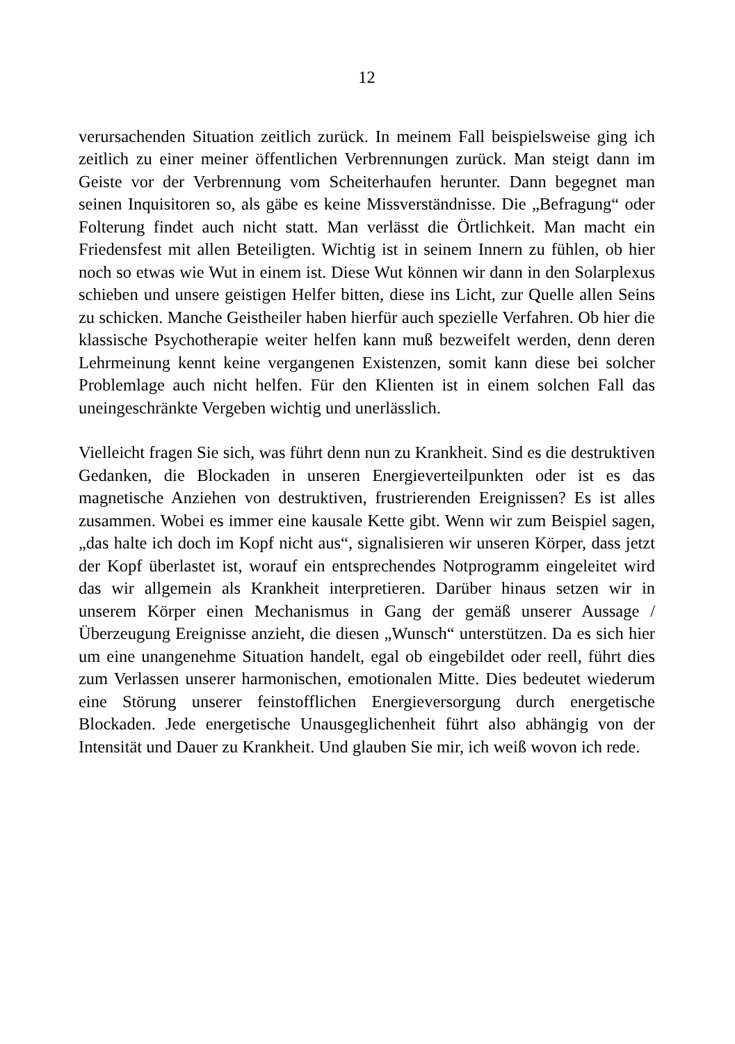12
verursachenden Situation zeitlich zurück. In meinem Fall beispielsweise ging ich zeitlich zu einer meiner öffentlichen Verbrennungen zurück. Man steigt dann im Geiste vor der Verbrennung vom Scheiterhaufen herunter. Dann begegnet man seinen Inquisitoren so, als gäbe es keine Missverständnisse. Die „Befragung“ oder Folterung findet auch nicht statt. Man verlässt die Örtlichkeit. Man macht ein Friedensfest mit allen Beteiligten. Wichtig ist in seinem Innern zu fühlen, ob hier noch so etwas wie Wut in einem ist. Diese Wut können wir dann in den Solarplexus schieben und unsere geistigen Helfer bitten, diese ins Licht, zur Quelle allen Seins zu schicken. Manche Geistheiler haben hierfür auch spezielle Verfahren. Ob hier die klassische Psychotherapie weiter helfen kann muß bezweifelt werden, denn deren Lehrmeinung kennt keine vergangenen Existenzen, somit kann diese bei solcher Problemlage auch nicht helfen. Für den Klienten ist in einem solchen Fall das uneingeschränkte Vergeben wichtig und unerlässlich.
Vielleicht fragen Sie sich, was führt denn nun zu Krankheit. Sind es die destruktiven Gedanken, die Blockaden in unseren Energieverteilpunkten oder ist es das magnetische Anziehen von destruktiven, frustrierenden Ereignissen? Es ist alles zusammen. Wobei es immer eine kausale Kette gibt. Wenn wir zum Beispiel sagen, „das halte ich doch im Kopf nicht aus“, signalisieren wir unseren Körper, dass jetzt der Kopf überlastet ist, worauf ein entsprechendes Notprogramm eingeleitet wird das wir allgemein als Krankheit interpretieren. Darüber hinaus setzen wir in unserem Körper einen Mechanismus in Gang der gemäß unserer Aussage / Überzeugung Ereignisse anzieht, die diesen „Wunsch“ unterstützen. Da es sich hier um eine unangenehme Situation handelt, egal ob eingebildet oder reell, führt dies zum Verlassen unserer harmonischen, emotionalen Mitte. Dies bedeutet wiederum eine Störung unserer feinstofflichen Energieversorgung durch energetische Blockaden. Jede energetische Unausgeglichenheit führt also abhängig von der Intensität und Dauer zu Krankheit. Und glauben Sie mir, ich weiß wovon ich rede.